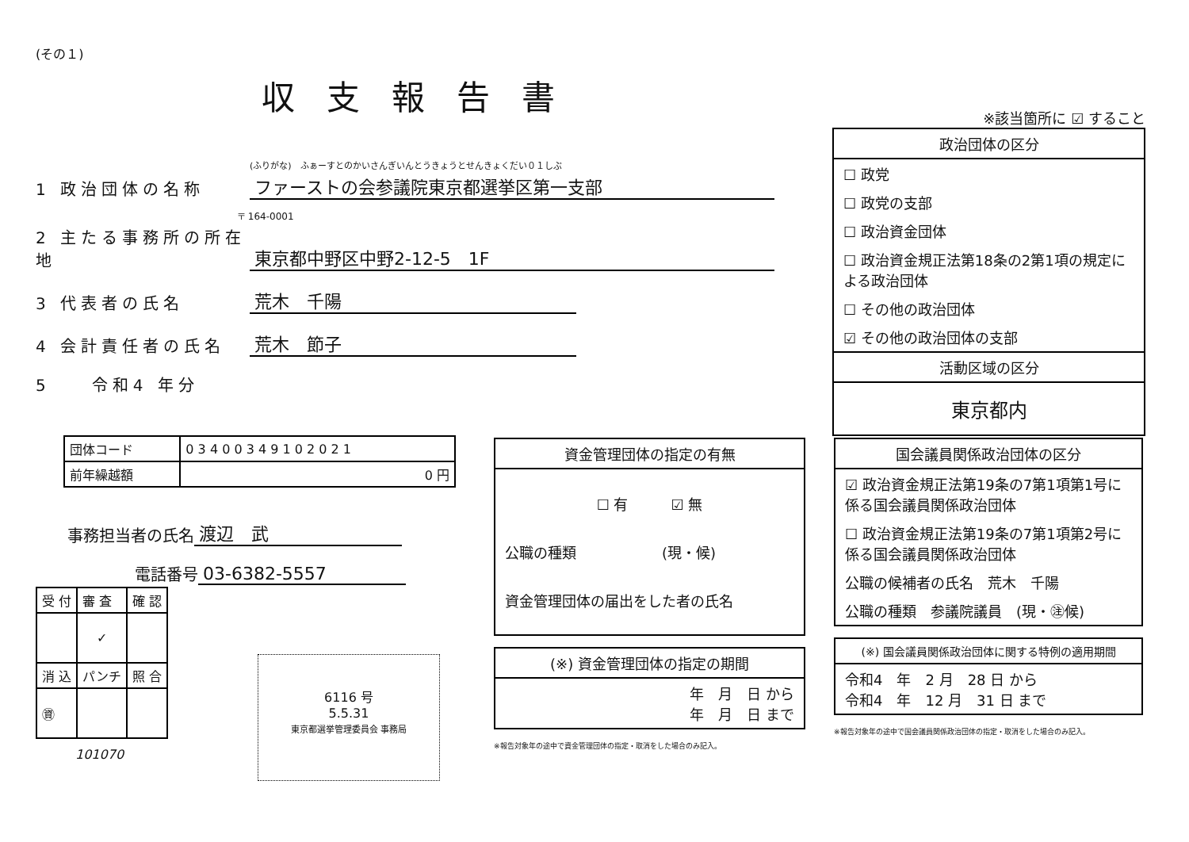(その１)
収支報告書
(ふりがな)　ふぁーすとのかいさんぎいんとうきょうとせんきょくだい０１しぶ
1 政治団体の名称 ファーストの会参議院東京都選挙区第一支部
〒 164-0001
2 主たる事務所の所在地 東京都中野区中野2-12-5　1F
3 代表者の氏名 荒木　千陽
4 会計責任者の氏名 荒木　節子
5　　令和4 年分
| 団体コード | 0 3 4 0 0 3 4 9 1 0 2 0 2 1 |
| 前年繰越額 | 0 円 |
事務担当者の氏名 渡辺　武
電話番号 03-6382-5557
| 受 付 | 審 査 | 確 認 |
| | ✓ | |
| 消 込 | パンチ | 照 合 |
| ㊮ | | |
6116 号
5.5.31
東京都選挙管理委員会 事務局
101070
※該当箇所に ☑ すること
政治団体の区分
☐ 政党
☐ 政党の支部
☐ 政治資金団体
☐ 政治資金規正法第18条の2第1項の規定による政治団体
☐ その他の政治団体
☑ その他の政治団体の支部
活動区域の区分
東京都内
資金管理団体の指定の有無
☐ 有　　　☑ 無
公職の種類　　　　　　(現・候)
資金管理団体の届出をした者の氏名
(※) 資金管理団体の指定の期間
年　月　日 から
年　月　日 まで
※報告対象年の途中で資金管理団体の指定・取消をした場合のみ記入。
国会議員関係政治団体の区分
☑ 政治資金規正法第19条の7第1項第1号に係る国会議員関係政治団体
☐ 政治資金規正法第19条の7第1項第2号に係る国会議員関係政治団体
公職の候補者の氏名　荒木　千陽
公職の種類　参議院議員　(現・㊟候)
(※) 国会議員関係政治団体に関する特例の適用期間
令和4　年　2 月　28 日 から
令和4　年　12 月　31 日 まで
※報告対象年の途中で国会議員関係政治団体の指定・取消をした場合のみ記入。